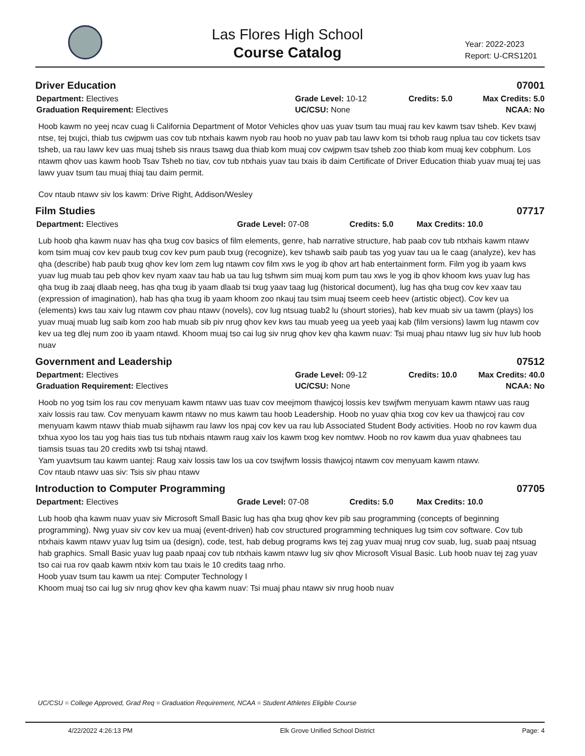Las Flores High School
Course Catalog
Year: 2022-2023
Report: U-CRS1201
Driver Education 07001
Department: Electives
Graduation Requirement: Electives
Grade Level: 10-12
UC/CSU: None
Credits: 5.0 Max Credits: 5.0
NCAA: No
Hoob kawm no yeej ncav cuag li California Department of Motor Vehicles qhov uas yuav tsum tau muaj rau kev kawm tsav tsheb. Kev txawj ntse, tej txujci, thiab tus cwjpwm uas cov tub ntxhais kawm nyob rau hoob no yuav pab tau lawv kom tsi txhob raug nplua tau cov tickets tsav tsheb, ua rau lawv kev uas muaj tsheb sis nraus tsawg dua thiab kom muaj cov cwjpwm tsav tsheb zoo thiab kom muaj kev cobphum. Los ntawm qhov uas kawm hoob Tsav Tsheb no tiav, cov tub ntxhais yuav tau txais ib daim Certificate of Driver Education thiab yuav muaj tej uas lawv yuav tsum tau muaj thiaj tau daim permit.
Cov ntaub ntawv siv los kawm: Drive Right, Addison/Wesley
Film Studies 07717
Department: Electives Grade Level: 07-08 Credits: 5.0 Max Credits: 10.0
Lub hoob qha kawm nuav has qha txug cov basics of film elements, genre, hab narrative structure, hab paab cov tub ntxhais kawm ntawv kom tsim muaj cov kev paub txug cov kev pum paub txug (recognize), kev tshawb saib paub tas yog yuav tau ua le caag (analyze), kev has qha (describe) hab paub txug qhov kev lom zem lug ntawm cov film xws le yog ib qhov art hab entertainment form. Film yog ib yaam kws yuav lug muab tau peb qhov kev nyam xaav tau hab ua tau lug tshwm sim muaj kom pum tau xws le yog ib qhov khoom kws yuav lug has qha txug ib zaaj dlaab neeg, has qha txug ib yaam dlaab tsi txug yaav taag lug (historical document), lug has qha txug cov kev xaav tau (expression of imagination), hab has qha txug ib yaam khoom zoo nkauj tau tsim muaj tseem ceeb heev (artistic object). Cov kev ua (elements) kws tau xaiv lug ntawm cov phau ntawv (novels), cov lug ntsuag tuab2 lu (shourt stories), hab kev muab siv ua tawm (plays) los yuav muaj muab lug saib kom zoo hab muab sib piv nrug qhov kev kws tau muab yeeg ua yeeb yaaj kab (film versions) lawm lug ntawm cov kev ua teg dlej num zoo ib yaam ntawd. Khoom muaj tso cai lug siv nrug qhov kev qha kawm nuav: Tsi muaj phau ntawv lug siv huv lub hoob nuav
Government and Leadership 07512
Department: Electives
Graduation Requirement: Electives
Grade Level: 09-12
UC/CSU: None
Credits: 10.0 Max Credits: 40.0
NCAA: No
Hoob no yog tsim los rau cov menyuam kawm ntawv uas tuav cov meejmom thawjcoj lossis kev tswjfwm menyuam kawm ntawv uas raug xaiv lossis rau taw. Cov menyuam kawm ntawv no mus kawm tau hoob Leadership. Hoob no yuav qhia txog cov kev ua thawjcoj rau cov menyuam kawm ntawv thiab muab sijhawm rau lawv los npaj cov kev ua rau lub Associated Student Body activities. Hoob no rov kawm dua txhua xyoo los tau yog hais tias tus tub ntxhais ntawm raug xaiv los kawm txog kev nomtwv. Hoob no rov kawm dua yuav qhabnees tau tiamsis tsuas tau 20 credits xwb tsi tshaj ntawd.
Yam yuavtsum tau kawm uantej: Raug xaiv lossis taw los ua cov tswjfwm lossis thawjcoj ntawm cov menyuam kawm ntawv.
Cov ntaub ntawv uas siv: Tsis siv phau ntawv
Introduction to Computer Programming 07705
Department: Electives Grade Level: 07-08 Credits: 5.0 Max Credits: 10.0
Lub hoob qha kawm nuav yuav siv Microsoft Small Basic lug has qha txug qhov kev pib sau programming (concepts of beginning programming). Nwg yuav siv cov kev ua muaj (event-driven) hab cov structured programming techniques lug tsim cov software. Cov tub ntxhais kawm ntawv yuav lug tsim ua (design), code, test, hab debug programs kws tej zag yuav muaj nrug cov suab, lug, suab paaj ntsuag hab graphics. Small Basic yuav lug paab npaaj cov tub ntxhais kawm ntawv lug siv qhov Microsoft Visual Basic. Lub hoob nuav tej zag yuav tso cai rua rov qaab kawm ntxiv kom tau txais le 10 credits taag nrho.
Hoob yuav tsum tau kawm ua ntej: Computer Technology I
Khoom muaj tso cai lug siv nrug qhov kev qha kawm nuav: Tsi muaj phau ntawv siv nrug hoob nuav
UC/CSU = College Approved, Grad Req = Graduation Requirement, NCAA = Student Athletes Eligible Course
4/22/2022 4:26:13 PM Elk Grove Unified School District Page: 4